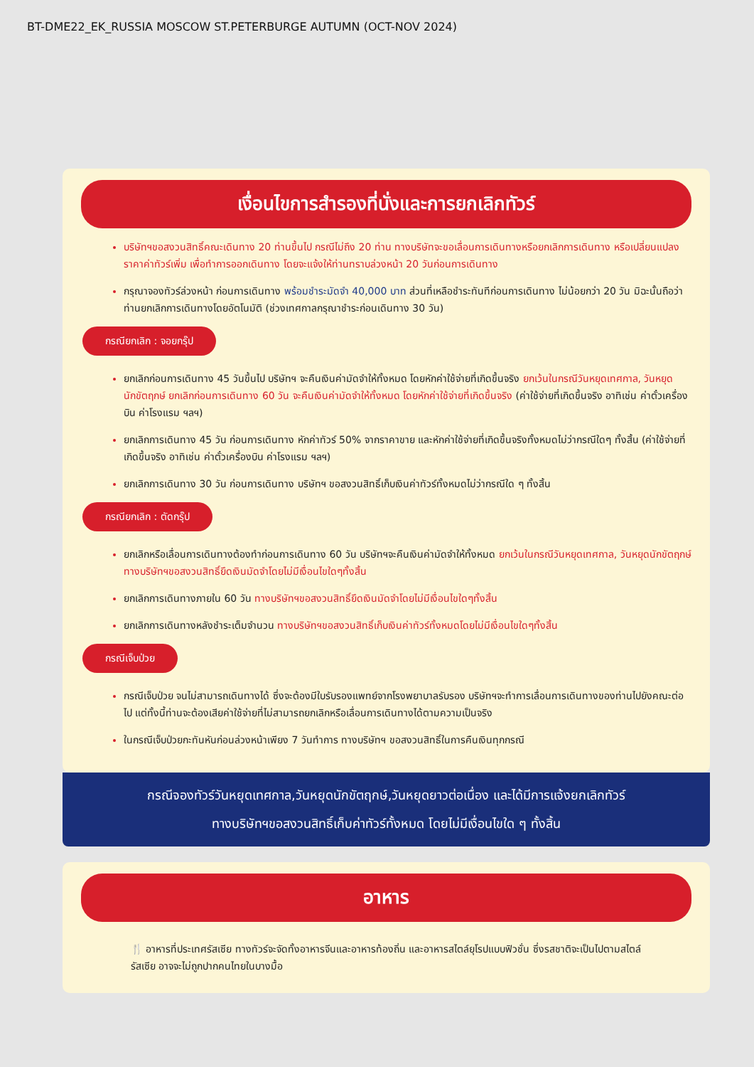BT-DME22_EK_RUSSIA MOSCOW ST.PETERBURGE AUTUMN (OCT-NOV 2024)
เงื่อนไขการสำรองที่นั่งและการยกเลิกทัวร์
บริษัทฯขอสงวนสิทธิ์คณะเดินทาง 20 ท่านขึ้นไป กรณีไม่ถึง 20 ท่าน ทางบริษัทจะขอเลื่อนการเดินทางหรือยกเลิกการเดินทาง หรือเปลี่ยนแปลงราคาค่าทัวร์เพิ่ม เพื่อทำการออกเดินทาง โดยจะแจ้งให้ท่านทราบล่วงหน้า 20 วันก่อนการเดินทาง
กรุณาจองทัวร์ล่วงหน้า ก่อนการเดินทาง พร้อมชำระมัดจำ 40,000 บาท ส่วนที่เหลือชำระทันทีก่อนการเดินทาง ไม่น้อยกว่า 20 วัน มิฉะนั้นถือว่าท่านยกเลิกการเดินทางโดยอัตโนมัติ (ช่วงเทศกาลกรุณาชำระก่อนเดินทาง 30 วัน)
กรณียกเลิก : จอยกรุ๊ป
ยกเลิกก่อนการเดินทาง 45 วันขึ้นไป บริษัทฯ จะคืนเงินค่ามัดจำให้ทั้งหมด โดยหักค่าใช้จ่ายที่เกิดขึ้นจริง ยกเว้นในกรณีวันหยุดเทศกาล, วันหยุดนักขัตฤกษ์ ยกเลิกก่อนการเดินทาง 60 วัน จะคืนเงินค่ามัดจำให้ทั้งหมด โดยหักค่าใช้จ่ายที่เกิดขึ้นจริง (ค่าใช้จ่ายที่เกิดขึ้นจริง อาทิเช่น ค่าตั๋วเครื่องบิน ค่าโรงแรม ฯลฯ)
ยกเลิกการเดินทาง 45 วัน ก่อนการเดินทาง หักค่าทัวร์ 50% จากราคาขาย และหักค่าใช้จ่ายที่เกิดขึ้นจริงทั้งหมดไม่ว่ากรณีใดๆ ทั้งสิ้น (ค่าใช้จ่ายที่เกิดขึ้นจริง อาทิเช่น ค่าตั๋วเครื่องบิน ค่าโรงแรม ฯลฯ)
ยกเลิกการเดินทาง 30 วัน ก่อนการเดินทาง บริษัทฯ ขอสงวนสิทธิ์เก็บเงินค่าทัวร์ทั้งหมดไม่ว่ากรณีใด ๆ ทั้งสิ้น
กรณียกเลิก : ตัดกรุ๊ป
ยกเลิกหรือเลื่อนการเดินทางต้องทำก่อนการเดินทาง 60 วัน บริษัทฯจะคืนเงินค่ามัดจำให้ทั้งหมด ยกเว้นในกรณีวันหยุดเทศกาล, วันหยุดนักขัตฤกษ์ ทางบริษัทฯขอสงวนสิทธิ์ยึดเงินมัดจำโดยไม่มีเงื่อนไขใดๆทั้งสิ้น
ยกเลิกการเดินทางภายใน 60 วัน ทางบริษัทฯขอสงวนสิทธิ์ยึดเงินมัดจำโดยไม่มีเงื่อนไขใดๆทั้งสิ้น
ยกเลิกการเดินทางหลังชำระเต็มจำนวน ทางบริษัทฯขอสงวนสิทธิ์เก็บเงินค่าทัวร์ทั้งหมดโดยไม่มีเงื่อนไขใดๆทั้งสิ้น
กรณีเจ็บป่วย
กรณีเจ็บป่วย จนไม่สามารถเดินทางได้ ซึ่งจะต้องมีใบรับรองแพทย์จากโรงพยาบาลรับรอง บริษัทฯจะทำการเลื่อนการเดินทางของท่านไปยังคณะต่อไป แต่ทั้งนี้ท่านจะต้องเสียค่าใช้จ่ายที่ไม่สามารถยกเลิกหรือเลื่อนการเดินทางได้ตามความเป็นจริง
ในกรณีเจ็บป่วยกะทันหันก่อนล่วงหน้าเพียง 7 วันทำการ ทางบริษัทฯ ขอสงวนสิทธิ์ในการคืนเงินทุกกรณี
กรณีจองทัวร์วันหยุดเทศกาล,วันหยุดนักขัตฤกษ์,วันหยุดยาวต่อเนื่อง และได้มีการแจ้งยกเลิกทัวร์
ทางบริษัทฯขอสงวนสิทธิ์เก็บค่าทัวร์ทั้งหมด โดยไม่มีเงื่อนไขใด ๆ ทั้งสิ้น
อาหาร
🍴 อาหารที่ประเทศรัสเซีย ทางทัวร์จะจัดทั้งอาหารจีนและอาหารท้องถิ่น และอาหารสไตล์ยุโรปแบบฟิวชั่น ซึ่งรสชาติจะเป็นไปตามสไตล์รัสเซีย อาจจะไม่ถูกปากคนไทยในบางมื้อ